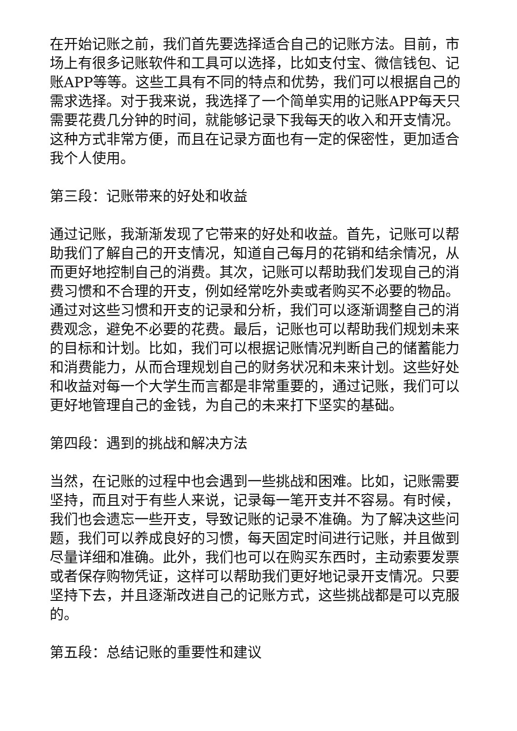在开始记账之前，我们首先要选择适合自己的记账方法。目前，市场上有很多记账软件和工具可以选择，比如支付宝、微信钱包、记账APP等等。这些工具有不同的特点和优势，我们可以根据自己的需求选择。对于我来说，我选择了一个简单实用的记账APP每天只需要花费几分钟的时间，就能够记录下我每天的收入和开支情况。这种方式非常方便，而且在记录方面也有一定的保密性，更加适合我个人使用。
第三段：记账带来的好处和收益
通过记账，我渐渐发现了它带来的好处和收益。首先，记账可以帮助我们了解自己的开支情况，知道自己每月的花销和结余情况，从而更好地控制自己的消费。其次，记账可以帮助我们发现自己的消费习惯和不合理的开支，例如经常吃外卖或者购买不必要的物品。通过对这些习惯和开支的记录和分析，我们可以逐渐调整自己的消费观念，避免不必要的花费。最后，记账也可以帮助我们规划未来的目标和计划。比如，我们可以根据记账情况判断自己的储蓄能力和消费能力，从而合理规划自己的财务状况和未来计划。这些好处和收益对每一个大学生而言都是非常重要的，通过记账，我们可以更好地管理自己的金钱，为自己的未来打下坚实的基础。
第四段：遇到的挑战和解决方法
当然，在记账的过程中也会遇到一些挑战和困难。比如，记账需要坚持，而且对于有些人来说，记录每一笔开支并不容易。有时候，我们也会遗忘一些开支，导致记账的记录不准确。为了解决这些问题，我们可以养成良好的习惯，每天固定时间进行记账，并且做到尽量详细和准确。此外，我们也可以在购买东西时，主动索要发票或者保存购物凭证，这样可以帮助我们更好地记录开支情况。只要坚持下去，并且逐渐改进自己的记账方式，这些挑战都是可以克服的。
第五段：总结记账的重要性和建议